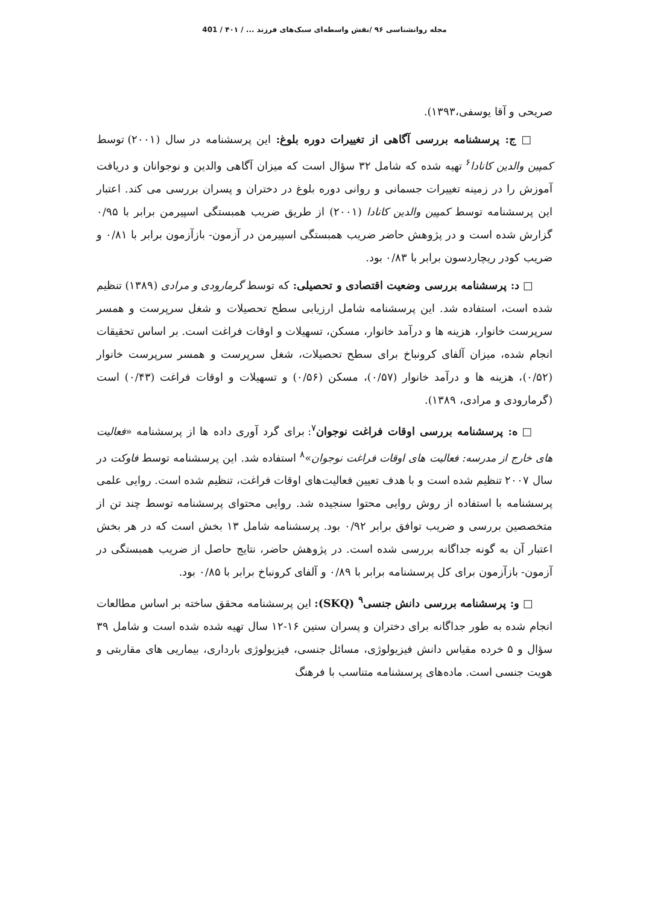مجله روانشناسی ۹۶ /نقش واسطه‌ای سبک‌های فرزند ... / ۴۰۱ / 401
صریحی و آقا یوسفی،۱۳۹۳).
□ ج: پرسشنامه بررسی آگاهی از تغییرات دوره بلوغ: این پرسشنامه در سال (۲۰۰۱) توسط کمپین والدین کانادا<sup>۶</sup> تهیه شده که شامل ۳۲ سؤال است که میزان آگاهی والدین و نوجوانان و دریافت آموزش را در زمینه تغییرات جسمانی و روانی دوره بلوغ در دختران و پسران بررسی می کند. اعتبار این پرسشنامه توسط کمپین والدین کانادا (۲۰۰۱) از طریق ضریب همبستگی اسپیرمن برابر با ۰/۹۵ گزارش شده است و در پژوهش حاضر ضریب همبستگی اسپیرمن در آزمون- بازآزمون برابر با ۰/۸۱ و ضریب کودر ریچاردسون برابر با ۰/۸۳ بود.
□ د: پرسشنامه بررسی وضعیت اقتصادی و تحصیلی: که توسط گرمارودی و مرادی (۱۳۸۹) تنظیم شده است، استفاده شد. این پرسشنامه شامل ارزیابی سطح تحصیلات و شغل سرپرست و همسر سرپرست خانوار، هزینه ها و درآمد خانوار، مسکن، تسهیلات و اوقات فراغت است. بر اساس تحقیقات انجام شده، میزان آلفای کرونباخ برای سطح تحصیلات، شغل سرپرست و همسر سرپرست خانوار (۰/۵۲)، هزینه ها و درآمد خانوار (۰/۵۷)، مسکن (۰/۵۶) و تسهیلات و اوقات فراغت (۰/۴۳) است (گرمارودی و مرادی، ۱۳۸۹).
□ ه: پرسشنامه بررسی اوقات فراغت نوجوان<sup>۷</sup>: برای گرد آوری داده ها از پرسشنامه «فعالیت های خارج از مدرسه: فعالیت های اوقات فراغت نوجوان»<sup>۸</sup> استفاده شد. این پرسشنامه توسط فاوکت در سال ۲۰۰۷ تنظیم شده است و با هدف تعیین فعالیت‌های اوقات فراغت، تنظیم شده است. روایی علمی پرسشنامه با استفاده از روش روایی محتوا سنجیده شد. روایی محتوای پرسشنامه توسط چند تن از متخصصین بررسی و ضریب توافق برابر ۰/۹۲ بود. پرسشنامه شامل ۱۳ بخش است که در هر بخش اعتبار آن به گونه جداگانه بررسی شده است. در پژوهش حاضر، نتایج حاصل از ضریب همبستگی در آزمون- بازآزمون برای کل پرسشنامه برابر با ۰/۸۹ و آلفای کرونباخ برابر با ۰/۸۵ بود.
□ و: پرسشنامه بررسی دانش جنسی<sup>۹</sup> (SKQ): این پرسشنامه محقق ساخته بر اساس مطالعات انجام شده به طور جداگانه برای دختران و پسران سنین ۱۶-۱۲ سال تهیه شده شده است و شامل ۳۹ سؤال و ۵ خرده مقیاس دانش فیزیولوژی، مسائل جنسی، فیزیولوژی بارداری، بیماریی های مقاربتی و هویت جنسی است. ماده‌های پرسشنامه متناسب با فرهنگ